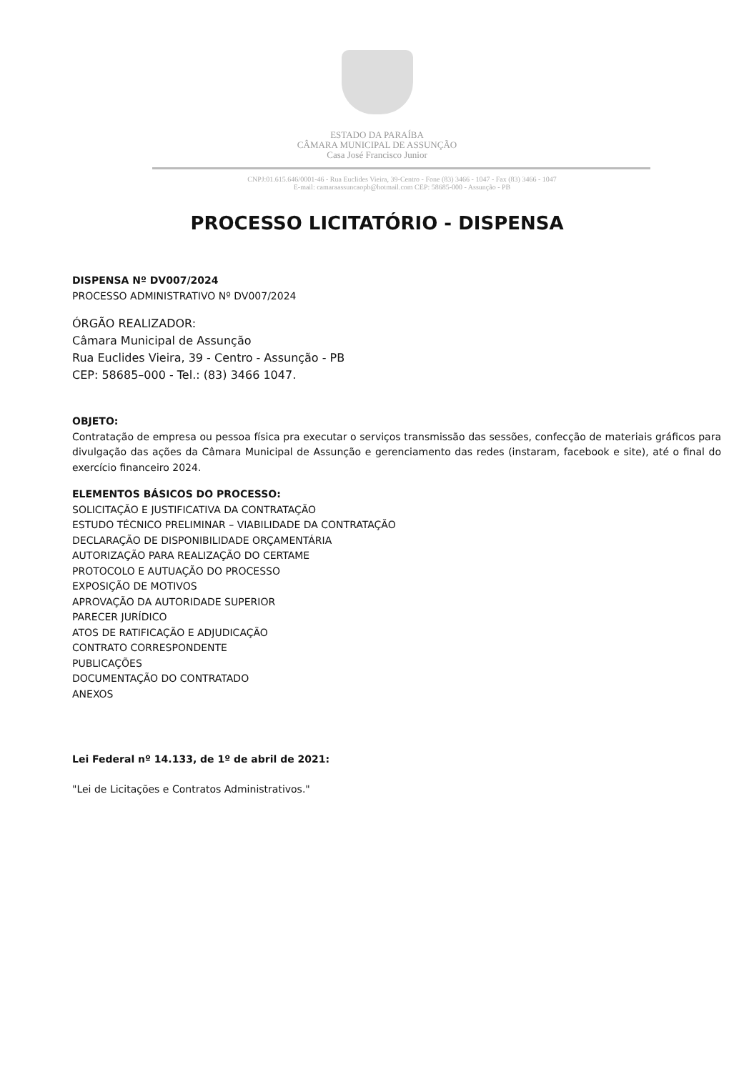ESTADO DA PARAÍBA
CÂMARA MUNICIPAL DE ASSUNÇÃO
Casa José Francisco Junior
CNPJ:01.615.646/0001-46 - Rua Euclides Vieira, 39-Centro - Fone (83) 3466 - 1047 - Fax (83) 3466 - 1047
E-mail: camaraassuncaopb@hotmail.com CEP: 58685-000 - Assunção - PB
PROCESSO LICITATÓRIO - DISPENSA
DISPENSA Nº DV007/2024
PROCESSO ADMINISTRATIVO Nº DV007/2024
ÓRGÃO REALIZADOR:
Câmara Municipal de Assunção
Rua Euclides Vieira, 39 - Centro - Assunção - PB
CEP: 58685–000 - Tel.: (83) 3466 1047.
OBJETO:
Contratação de empresa ou pessoa física pra executar o serviços transmissão das sessões, confecção de materiais gráficos para divulgação das ações da Câmara Municipal de Assunção e gerenciamento das redes (instaram, facebook e site), até o final do exercício financeiro 2024.
ELEMENTOS BÁSICOS DO PROCESSO:
SOLICITAÇÃO E JUSTIFICATIVA DA CONTRATAÇÃO
ESTUDO TÉCNICO PRELIMINAR – VIABILIDADE DA CONTRATAÇÃO
DECLARAÇÃO DE DISPONIBILIDADE ORÇAMENTÁRIA
AUTORIZAÇÃO PARA REALIZAÇÃO DO CERTAME
PROTOCOLO E AUTUAÇÃO DO PROCESSO
EXPOSIÇÃO DE MOTIVOS
APROVAÇÃO DA AUTORIDADE SUPERIOR
PARECER JURÍDICO
ATOS DE RATIFICAÇÃO E ADJUDICAÇÃO
CONTRATO CORRESPONDENTE
PUBLICAÇÕES
DOCUMENTAÇÃO DO CONTRATADO
ANEXOS
Lei Federal nº 14.133, de 1º de abril de 2021:
"Lei de Licitações e Contratos Administrativos."